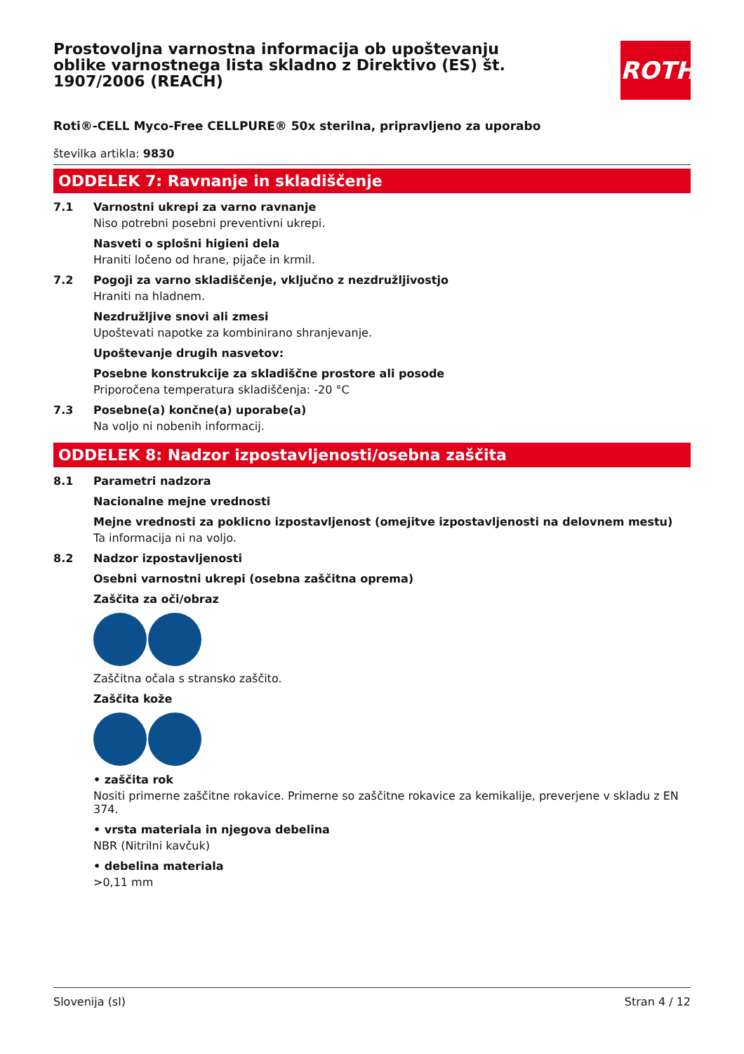Prostovoljna varnostna informacija ob upoštevanju oblike varnostnega lista skladno z Direktivo (ES) št. 1907/2006 (REACH)
ROTH
Roti®-CELL Myco-Free CELLPURE® 50x sterilna, pripravljeno za uporabo
številka artikla: 9830
ODDELEK 7: Ravnanje in skladiščenje
7.1 Varnostni ukrepi za varno ravnanje
Niso potrebni posebni preventivni ukrepi.
Nasveti o splošni higieni dela
Hraniti ločeno od hrane, pijače in krmil.
7.2 Pogoji za varno skladiščenje, vključno z nezdružljivostjo
Hraniti na hladnem.
Nezdružljive snovi ali zmesi
Upoštevati napotke za kombinirano shranjevanje.
Upoštevanje drugih nasvetov:
Posebne konstrukcije za skladiščne prostore ali posode
Priporočena temperatura skladiščenja: -20 °C
7.3 Posebne(a) končne(a) uporabe(a)
Na voljo ni nobenih informacij.
ODDELEK 8: Nadzor izpostavljenosti/osebna zaščita
8.1 Parametri nadzora
Nacionalne mejne vrednosti
Mejne vrednosti za poklicno izpostavljenost (omejitve izpostavljenosti na delovnem mestu)
Ta informacija ni na voljo.
8.2 Nadzor izpostavljenosti
Osebni varnostni ukrepi (osebna zaščitna oprema)
Zaščita za oči/obraz
Zaščitna očala s stransko zaščito.
Zaščita kože
• zaščita rok
Nositi primerne zaščitne rokavice. Primerne so zaščitne rokavice za kemikalije, preverjene v skladu z EN 374.
• vrsta materiala in njegova debelina
NBR (Nitrilni kavčuk)
• debelina materiala
>0,11 mm
Slovenija (sl) Stran 4 / 12